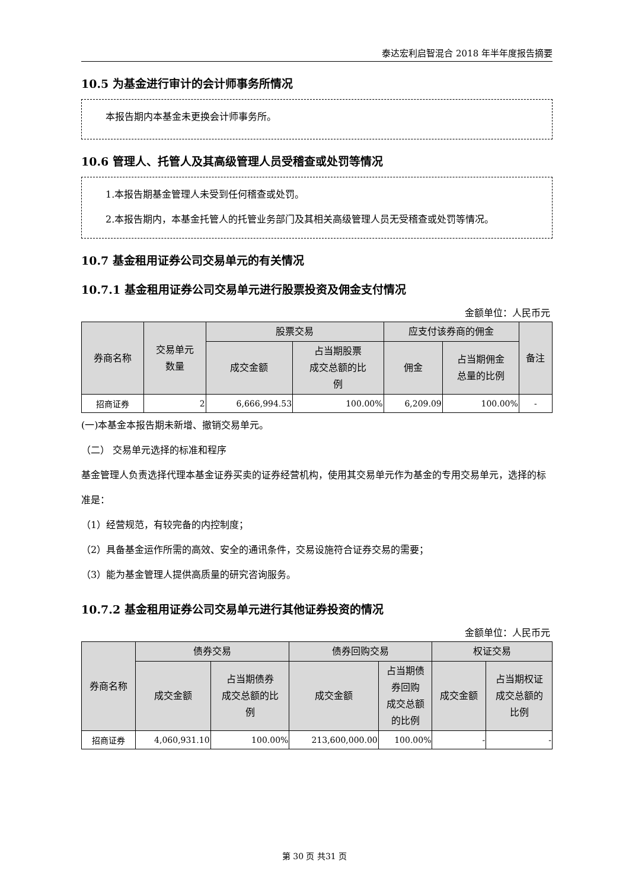泰达宏利启智混合 2018 年半年度报告摘要
10.5 为基金进行审计的会计师事务所情况
本报告期内本基金未更换会计师事务所。
10.6 管理人、托管人及其高级管理人员受稽查或处罚等情况
1.本报告期基金管理人未受到任何稽查或处罚。
2.本报告期内，本基金托管人的托管业务部门及其相关高级管理人员无受稽查或处罚等情况。
10.7 基金租用证券公司交易单元的有关情况
10.7.1 基金租用证券公司交易单元进行股票投资及佣金支付情况
金额单位：人民币元
| 券商名称 | 交易单元 数量 | 股票交易 | | 应支付该券商的佣金 | | 备注 |
| --- | --- | --- | --- | --- | --- | --- |
| | | 成交金额 | 占当期股票 成交总额的比 例 | 佣金 | 占当期佣金 总量的比例 | |
| 招商证券 | 2 | 6,666,994.53 | 100.00% | 6,209.09 | 100.00% | - |
(一)本基金本报告期未新增、撤销交易单元。
（二） 交易单元选择的标准和程序
基金管理人负责选择代理本基金证券买卖的证券经营机构，使用其交易单元作为基金的专用交易单元，选择的标准是：
（1）经营规范，有较完备的内控制度；
（2）具备基金运作所需的高效、安全的通讯条件，交易设施符合证券交易的需要；
（3）能为基金管理人提供高质量的研究咨询服务。
10.7.2 基金租用证券公司交易单元进行其他证券投资的情况
金额单位：人民币元
| 券商名称 | 债券交易 | | 债券回购交易 | | 权证交易 | |
| --- | --- | --- | --- | --- | --- | --- |
| | 成交金额 | 占当期债券 成交总额的比 例 | 成交金额 | 占当期债 券回购 成交总额 的比例 | 成交金额 | 占当期权证 成交总额的 比例 |
| 招商证券 | 4,060,931.10 | 100.00% | 213,600,000.00 | 100.00% | - | - |
第 30 页 共31 页